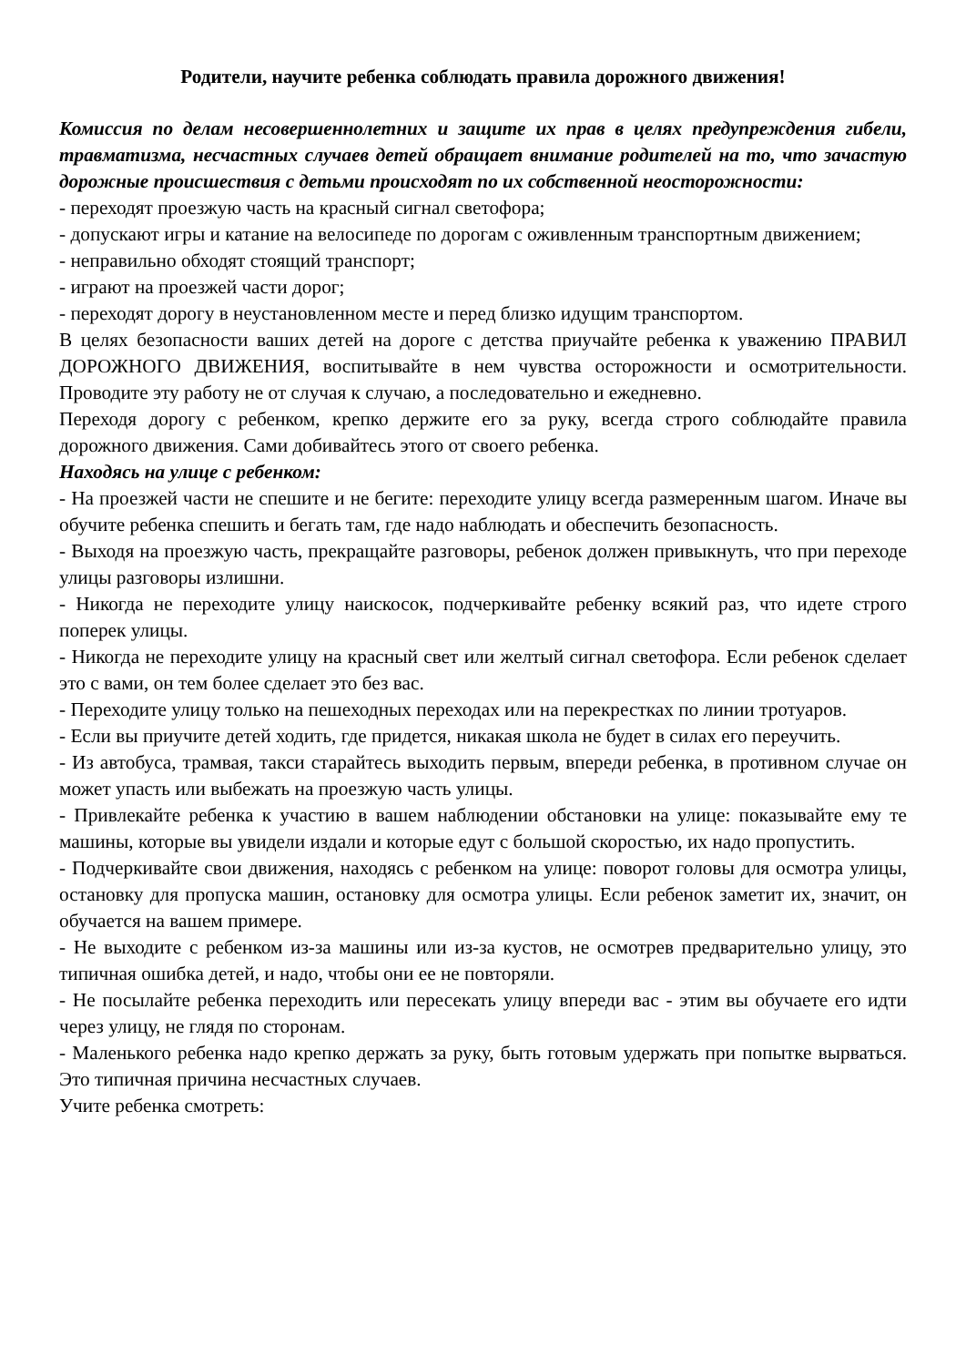Родители, научите ребенка соблюдать правила дорожного движения!
Комиссия по делам несовершеннолетних и защите их прав в целях предупреждения гибели, травматизма, несчастных случаев детей обращает внимание родителей на то, что зачастую дорожные происшествия с детьми происходят по их собственной неосторожности:
- переходят проезжую часть на красный сигнал светофора;
- допускают игры и катание на велосипеде по дорогам с оживленным транспортным движением;
- неправильно обходят стоящий транспорт;
- играют на проезжей части дорог;
- переходят дорогу в неустановленном месте и перед близко идущим транспортом.
В целях безопасности ваших детей на дороге с детства приучайте ребенка к уважению ПРАВИЛ ДОРОЖНОГО ДВИЖЕНИЯ, воспитывайте в нем чувства осторожности и осмотрительности. Проводите эту работу не от случая к случаю, а последовательно и ежедневно.
Переходя дорогу с ребенком, крепко держите его за руку, всегда строго соблюдайте правила дорожного движения. Сами добивайтесь этого от своего ребенка.
Находясь на улице с ребенком:
- На проезжей части не спешите и не бегите: переходите улицу всегда размеренным шагом. Иначе вы обучите ребенка спешить и бегать там, где надо наблюдать и обеспечить безопасность.
- Выходя на проезжую часть, прекращайте разговоры, ребенок должен привыкнуть, что при переходе улицы разговоры излишни.
- Никогда не переходите улицу наискосок, подчеркивайте ребенку всякий раз, что идете строго поперек улицы.
- Никогда не переходите улицу на красный свет или желтый сигнал светофора. Если ребенок сделает это с вами, он тем более сделает это без вас.
- Переходите улицу только на пешеходных переходах или на перекрестках по линии тротуаров.
- Если вы приучите детей ходить, где придется, никакая школа не будет в силах его переучить.
- Из автобуса, трамвая, такси старайтесь выходить первым, впереди ребенка, в противном случае он может упасть или выбежать на проезжую часть улицы.
- Привлекайте ребенка к участию в вашем наблюдении обстановки на улице: показывайте ему те машины, которые вы увидели издали и которые едут с большой скоростью, их надо пропустить.
- Подчеркивайте свои движения, находясь с ребенком на улице: поворот головы для осмотра улицы, остановку для пропуска машин, остановку для осмотра улицы. Если ребенок заметит их, значит, он обучается на вашем примере.
- Не выходите с ребенком из-за машины или из-за кустов, не осмотрев предварительно улицу, это типичная ошибка детей, и надо, чтобы они ее не повторяли.
- Не посылайте ребенка переходить или пересекать улицу впереди вас - этим вы обучаете его идти через улицу, не глядя по сторонам.
- Маленького ребенка надо крепко держать за руку, быть готовым удержать при попытке вырваться. Это типичная причина несчастных случаев.
Учите ребенка смотреть: